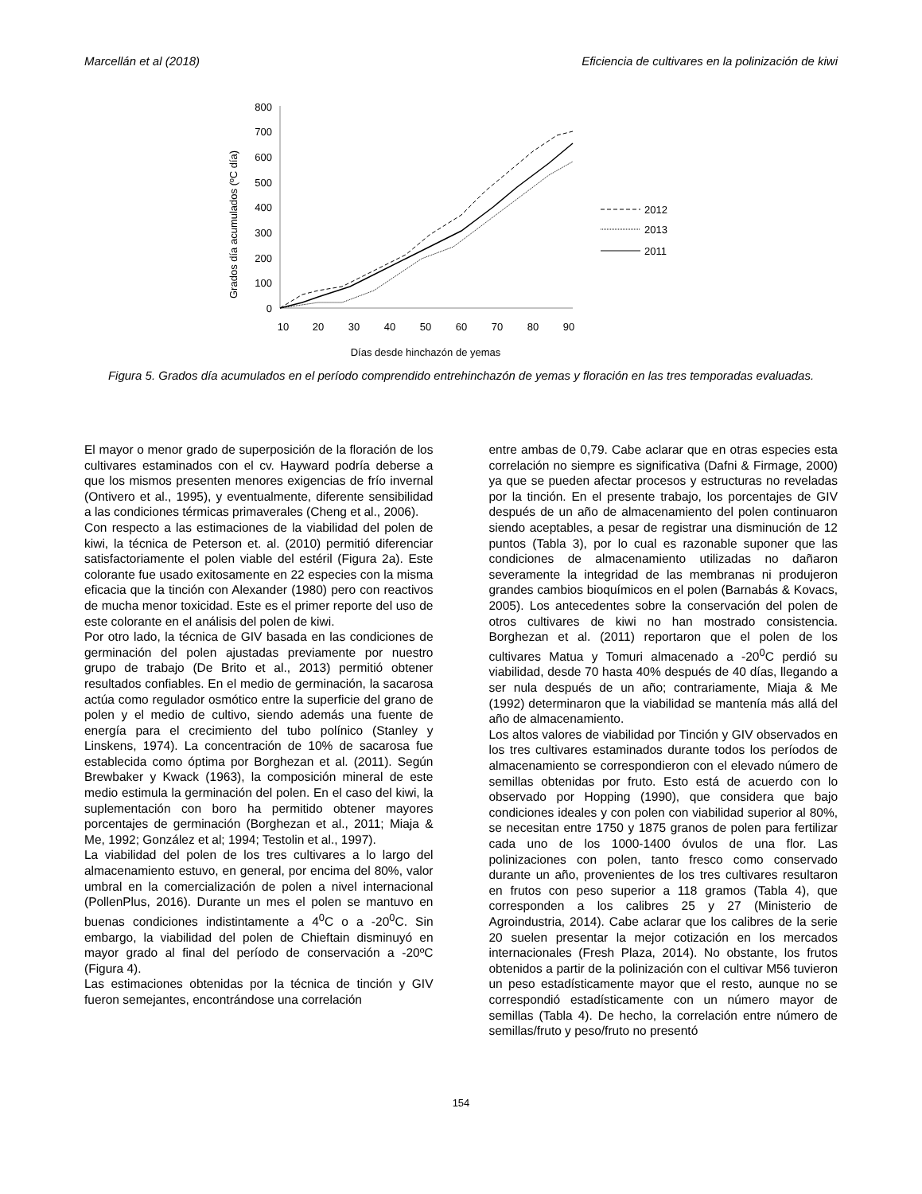Marcellán et al (2018) Eficiencia de cultivares en la polinización de kiwi
0
100
200
300
400
500
600
700
800
10
20
30
40
50
60
70
80
90
Días desde hinchazón de yemas
Grados día acumulados (ºC día)
2012
2013
2011
Figura 5. Grados día acumulados en el período comprendido entrehinchazón de yemas y floración en las tres temporadas evaluadas.
El mayor o menor grado de superposición de la floración de los cultivares estaminados con el cv. Hayward podría deberse a que los mismos presenten menores exigencias de frío invernal (Ontivero et al., 1995), y eventualmente, diferente sensibilidad a las condiciones térmicas primaverales (Cheng et al., 2006).
Con respecto a las estimaciones de la viabilidad del polen de kiwi, la técnica de Peterson et. al. (2010) permitió diferenciar satisfactoriamente el polen viable del estéril (Figura 2a). Este colorante fue usado exitosamente en 22 especies con la misma eficacia que la tinción con Alexander (1980) pero con reactivos de mucha menor toxicidad. Este es el primer reporte del uso de este colorante en el análisis del polen de kiwi.
Por otro lado, la técnica de GIV basada en las condiciones de germinación del polen ajustadas previamente por nuestro grupo de trabajo (De Brito et al., 2013) permitió obtener resultados confiables. En el medio de germinación, la sacarosa actúa como regulador osmótico entre la superficie del grano de polen y el medio de cultivo, siendo además una fuente de energía para el crecimiento del tubo polínico (Stanley y Linskens, 1974). La concentración de 10% de sacarosa fue establecida como óptima por Borghezan et al. (2011). Según Brewbaker y Kwack (1963), la composición mineral de este medio estimula la germinación del polen. En el caso del kiwi, la suplementación con boro ha permitido obtener mayores porcentajes de germinación (Borghezan et al., 2011; Miaja & Me, 1992; González et al; 1994; Testolin et al., 1997).
La viabilidad del polen de los tres cultivares a lo largo del almacenamiento estuvo, en general, por encima del 80%, valor umbral en la comercialización de polen a nivel internacional (PollenPlus, 2016). Durante un mes el polen se mantuvo en buenas condiciones indistintamente a 4<sup>0</sup>C o a -20<sup>0</sup>C. Sin embargo, la viabilidad del polen de Chieftain disminuyó en mayor grado al final del período de conservación a -20ºC (Figura 4).
Las estimaciones obtenidas por la técnica de tinción y GIV fueron semejantes, encontrándose una correlación
entre ambas de 0,79. Cabe aclarar que en otras especies esta correlación no siempre es significativa (Dafni & Firmage, 2000) ya que se pueden afectar procesos y estructuras no reveladas por la tinción. En el presente trabajo, los porcentajes de GIV después de un año de almacenamiento del polen continuaron siendo aceptables, a pesar de registrar una disminución de 12 puntos (Tabla 3), por lo cual es razonable suponer que las condiciones de almacenamiento utilizadas no dañaron severamente la integridad de las membranas ni produjeron grandes cambios bioquímicos en el polen (Barnabás & Kovacs, 2005). Los antecedentes sobre la conservación del polen de otros cultivares de kiwi no han mostrado consistencia. Borghezan et al. (2011) reportaron que el polen de los cultivares Matua y Tomuri almacenado a -20<sup>0</sup>C perdió su viabilidad, desde 70 hasta 40% después de 40 días, llegando a ser nula después de un año; contrariamente, Miaja & Me (1992) determinaron que la viabilidad se mantenía más allá del año de almacenamiento.
Los altos valores de viabilidad por Tinción y GIV observados en los tres cultivares estaminados durante todos los períodos de almacenamiento se correspondieron con el elevado número de semillas obtenidas por fruto. Esto está de acuerdo con lo observado por Hopping (1990), que considera que bajo condiciones ideales y con polen con viabilidad superior al 80%, se necesitan entre 1750 y 1875 granos de polen para fertilizar cada uno de los 1000-1400 óvulos de una flor. Las polinizaciones con polen, tanto fresco como conservado durante un año, provenientes de los tres cultivares resultaron en frutos con peso superior a 118 gramos (Tabla 4), que corresponden a los calibres 25 y 27 (Ministerio de Agroindustria, 2014). Cabe aclarar que los calibres de la serie 20 suelen presentar la mejor cotización en los mercados internacionales (Fresh Plaza, 2014). No obstante, los frutos obtenidos a partir de la polinización con el cultivar M56 tuvieron un peso estadísticamente mayor que el resto, aunque no se correspondió estadísticamente con un número mayor de semillas (Tabla 4). De hecho, la correlación entre número de semillas/fruto y peso/fruto no presentó
154